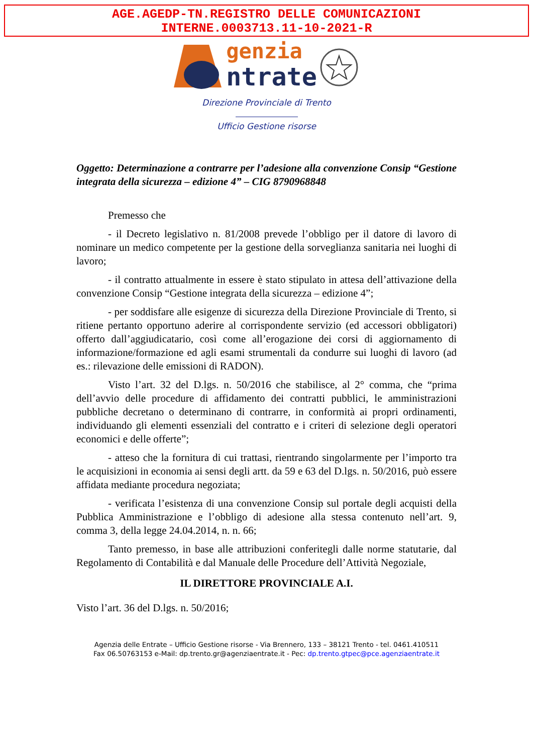AGE.AGEDP-TN.REGISTRO DELLE COMUNICAZIONI
INTERNE.0003713.11-10-2021-R
genzia
ntrate
Direzione Provinciale di Trento
Ufficio Gestione risorse
Oggetto: Determinazione a contrarre per l’adesione alla convenzione Consip “Gestione integrata della sicurezza – edizione 4” – CIG 8790968848
Premesso che
- il Decreto legislativo n. 81/2008 prevede l’obbligo per il datore di lavoro di nominare un medico competente per la gestione della sorveglianza sanitaria nei luoghi di lavoro;
- il contratto attualmente in essere è stato stipulato in attesa dell’attivazione della convenzione Consip “Gestione integrata della sicurezza – edizione 4”;
- per soddisfare alle esigenze di sicurezza della Direzione Provinciale di Trento, si ritiene pertanto opportuno aderire al corrispondente servizio (ed accessori obbligatori) offerto dall’aggiudicatario, così come all’erogazione dei corsi di aggiornamento di informazione/formazione ed agli esami strumentali da condurre sui luoghi di lavoro (ad es.: rilevazione delle emissioni di RADON).
Visto l’art. 32 del D.lgs. n. 50/2016 che stabilisce, al 2° comma, che “prima dell’avvio delle procedure di affidamento dei contratti pubblici, le amministrazioni pubbliche decretano o determinano di contrarre, in conformità ai propri ordinamenti, individuando gli elementi essenziali del contratto e i criteri di selezione degli operatori economici e delle offerte”;
- atteso che la fornitura di cui trattasi, rientrando singolarmente per l’importo tra le acquisizioni in economia ai sensi degli artt. da 59 e 63 del D.lgs. n. 50/2016, può essere affidata mediante procedura negoziata;
- verificata l’esistenza di una convenzione Consip sul portale degli acquisti della Pubblica Amministrazione e l’obbligo di adesione alla stessa contenuto nell’art. 9, comma 3, della legge 24.04.2014, n. n. 66;
Tanto premesso, in base alle attribuzioni conferitegli dalle norme statutarie, dal Regolamento di Contabilità e dal Manuale delle Procedure dell’Attività Negoziale,
IL DIRETTORE PROVINCIALE A.I.
Visto l’art. 36 del D.lgs. n. 50/2016;
Agenzia delle Entrate – Ufficio Gestione risorse - Via Brennero, 133 – 38121 Trento - tel. 0461.410511
Fax 06.50763153 e-Mail: dp.trento.gr@agenziaentrate.it - Pec: dp.trento.gtpec@pce.agenziaentrate.it